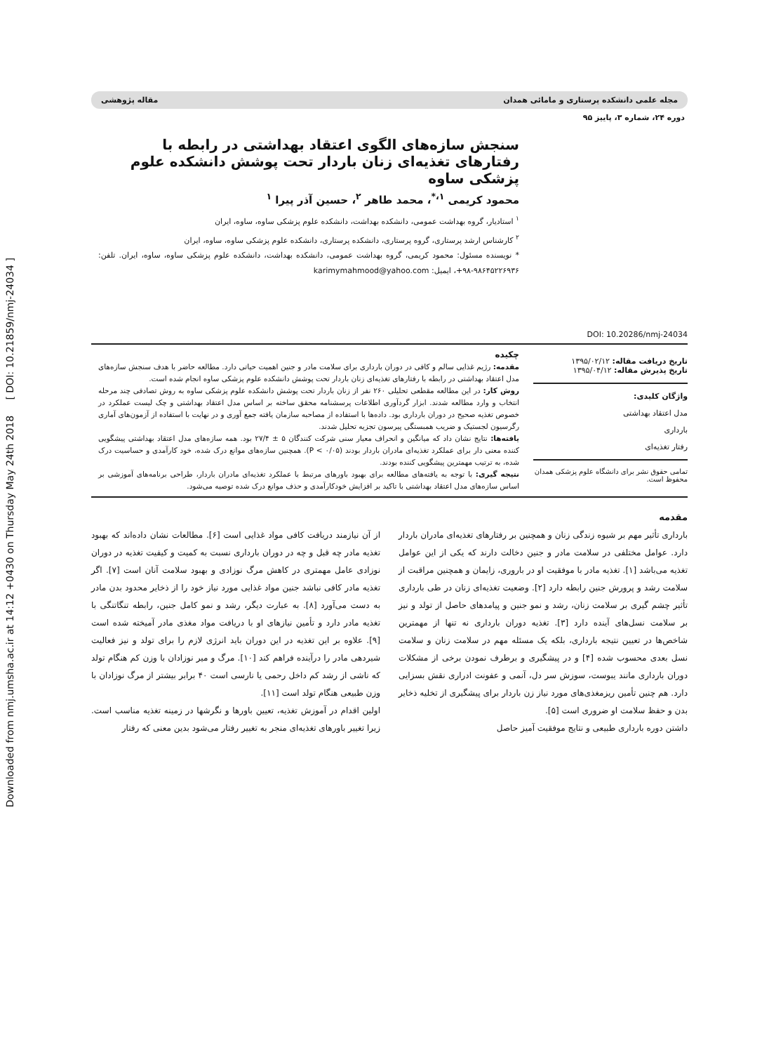Downloaded from nmj.umsha.ac.ir at 14:12 +0430 on Thursday May 24th 2018 [ DOI: 10.21859/nmj-24034 ]
مجله علمی دانشکده پرستاری و مامائی همدان مقاله پژوهشی
دوره ۲۴، شماره ۳، پاییز ۹۵
DOI: 10.20286/nmj-24034
سنجش سازه‌های الگوی اعتقاد بهداشتی در رابطه با رفتارهای تغذیه‌ای زنان باردار تحت پوشش دانشکده علوم پزشکی ساوه
محمود کریمی <sup>۱،*</sup>، محمد طاهر <sup>۲</sup>، حسین آذر پیرا <sup>۱</sup>
<sup>۱</sup> استادیار، گروه بهداشت عمومی، دانشکده بهداشت، دانشکده علوم پزشکی ساوه، ساوه، ایران
<sup>۲</sup> کارشناس ارشد پرستاری، گروه پرستاری، دانشکده پرستاری، دانشکده علوم پزشکی ساوه، ساوه، ایران
* نویسنده مسئول: محمود کریمی، گروه بهداشت عمومی، دانشکده بهداشت، دانشکده علوم پزشکی ساوه، ساوه، ایران. تلفن: ۹۸۶۴۵۲۲۶۹۳۶-۹۸+، ایمیل: karimymahmood@yahoo.com
تاریخ دریافت مقاله: ۱۳۹۵/۰۲/۱۲
تاریخ پذیرش مقاله: ۱۳۹۵/۰۴/۱۲
واژگان کلیدی:
مدل اعتقاد بهداشتی
بارداری
رفتار تغذیه‌ای
تمامی حقوق نشر برای دانشگاه علوم پزشکی همدان محفوظ است.
چکیده
مقدمه: رژیم غذایی سالم و کافی در دوران بارداری برای سلامت مادر و جنین اهمیت حیاتی دارد. مطالعه حاضر با هدف سنجش سازه‌های مدل اعتقاد بهداشتی در رابطه با رفتارهای تغذیه‌ای زنان باردار تحت پوشش دانشکده علوم پزشکی ساوه انجام شده است.
روش کار: در این مطالعه مقطعی تحلیلی ۲۶۰ نفر از زنان باردار تحت پوشش دانشکده علوم پزشکی ساوه به روش تصادفی چند مرحله انتخاب و وارد مطالعه شدند. ابزار گردآوری اطلاعات پرسشنامه محقق ساخته بر اساس مدل اعتقاد بهداشتی و چک لیست عملکرد در خصوص تغذیه صحیح در دوران بارداری بود. داده‌ها با استفاده از مصاحبه سازمان یافته جمع آوری و در نهایت با استفاده از آزمون‌های آماری رگرسیون لجستیک و ضریب همبستگی پیرسون تجزیه تحلیل شدند.
یافته‌ها: نتایج نشان داد که میانگین و انحراف معیار سنی شرکت کنندگان ۵ ± ۲۷/۴ بود. همه سازه‌های مدل اعتقاد بهداشتی پیشگویی کننده معنی دار برای عملکرد تغذیه‌ای مادران باردار بودند (P < ۰/۰۵). همچنین سازه‌های موانع درک شده، خود کارآمدی و حساسیت درک شده، به ترتیب مهمترین پیشگویی کننده بودند.
نتیجه گیری: با توجه به یافته‌های مطالعه برای بهبود باورهای مرتبط با عملکرد تغذیه‌ای مادران باردار، طراحی برنامه‌های آموزشی بر اساس سازه‌های مدل اعتقاد بهداشتی با تاکید بر افزایش خودکارآمدی و حذف موانع درک شده توصیه می‌شود.
مقدمه
بارداری تأثیر مهم بر شیوه زندگی زنان و همچنین بر رفتارهای تغذیه‌ای مادران باردار دارد. عوامل مختلفی در سلامت مادر و جنین دخالت دارند که یکی از این عوامل تغذیه می‌باشد [۱]. تغذیه مادر با موفقیت او در باروری، زایمان و همچنین مراقبت از سلامت رشد و پرورش جنین رابطه دارد [۲]. وضعیت تغذیه‌ای زنان در طی بارداری تأثیر چشم گیری بر سلامت زنان، رشد و نمو جنین و پیامدهای حاصل از تولد و نیز بر سلامت نسل‌های آینده دارد [۳]. تغذیه دوران بارداری نه تنها از مهمترین شاخص‌ها در تعیین نتیجه بارداری، بلکه یک مسئله مهم در سلامت زنان و سلامت نسل بعدی محسوب شده [۴] و در پیشگیری و برطرف نمودن برخی از مشکلات دوران بارداری مانند یبوست، سوزش سر دل، آنمی و عفونت ادراری نقش بسزایی دارد. هم چنین تأمین ریزمغذی‌های مورد نیاز زن باردار برای پیشگیری از تخلیه ذخایر بدن و حفظ سلامت او ضروری است [۵].
داشتن دوره بارداری طبیعی و نتایج موفقیت آمیز حاصل
از آن نیازمند دریافت کافی مواد غذایی است [۶]. مطالعات نشان داده‌اند که بهبود تغذیه مادر چه قبل و چه در دوران بارداری نسبت به کمیت و کیفیت تغذیه در دوران نوزادی عامل مهمتری در کاهش مرگ نوزادی و بهبود سلامت آنان است [۷]. اگر تغذیه مادر کافی نباشد جنین مواد غذایی مورد نیاز خود را از ذخایر محدود بدن مادر به دست می‌آورد [۸]. به عبارت دیگر، رشد و نمو کامل جنین، رابطه تنگاتنگی با تغذیه مادر دارد و تأمین نیازهای او با دریافت مواد مغذی مادر آمیخته شده است [۹]. علاوه بر این تغذیه در این دوران باید انرژی لازم را برای تولد و نیز فعالیت شیردهی مادر را درآینده فراهم کند [۱۰]. مرگ و میر نوزادان با وزن کم هنگام تولد که ناشی از رشد کم داخل رحمی یا نارسی است ۴۰ برابر بیشتر از مرگ نوزادان با وزن طبیعی هنگام تولد است [۱۱].
اولین اقدام در آموزش تغذیه، تعیین باورها و نگرشها در زمینه تغذیه مناسب است. زیرا تغییر باورهای تغذیه‌ای منجر به تغییر رفتار می‌شود بدین معنی که رفتار